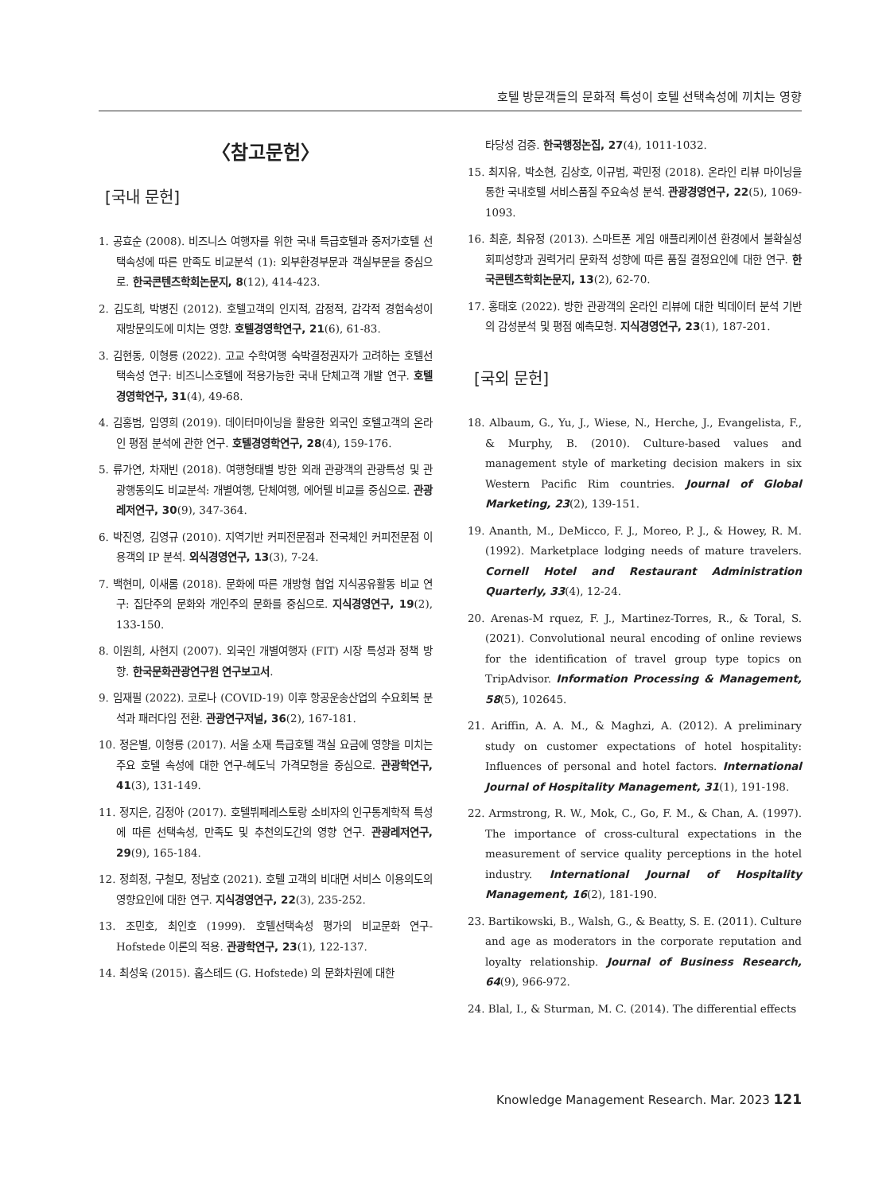호텔 방문객들의 문화적 특성이 호텔 선택속성에 끼치는 영향
〈참고문헌〉
[국내 문헌]
1. 공효순 (2008). 비즈니스 여행자를 위한 국내 특급호텔과 중저가호텔 선택속성에 따른 만족도 비교분석 (1): 외부환경부문과 객실부문을 중심으로. 한국콘텐츠학회논문지, 8(12), 414-423.
2. 김도희, 박병진 (2012). 호텔고객의 인지적, 감정적, 감각적 경험속성이 재방문의도에 미치는 영향. 호텔경영학연구, 21(6), 61-83.
3. 김현동, 이형룡 (2022). 고교 수학여행 숙박결정권자가 고려하는 호텔선택속성 연구: 비즈니스호텔에 적용가능한 국내 단체고객 개발 연구. 호텔경영학연구, 31(4), 49-68.
4. 김홍범, 임영희 (2019). 데이터마이닝을 활용한 외국인 호텔고객의 온라인 평점 분석에 관한 연구. 호텔경영학연구, 28(4), 159-176.
5. 류가연, 차재빈 (2018). 여행형태별 방한 외래 관광객의 관광특성 및 관광행동의도 비교분석: 개별여행, 단체여행, 에어텔 비교를 중심으로. 관광레저연구, 30(9), 347-364.
6. 박진영, 김영규 (2010). 지역기반 커피전문점과 전국체인 커피전문점 이용객의 IP 분석. 외식경영연구, 13(3), 7-24.
7. 백현미, 이새롬 (2018). 문화에 따른 개방형 협업 지식공유활동 비교 연구: 집단주의 문화와 개인주의 문화를 중심으로. 지식경영연구, 19(2), 133-150.
8. 이원희, 사현지 (2007). 외국인 개별여행자 (FIT) 시장 특성과 정책 방향. 한국문화관광연구원 연구보고서.
9. 임재필 (2022). 코로나 (COVID-19) 이후 항공운송산업의 수요회복 분석과 패러다임 전환. 관광연구저널, 36(2), 167-181.
10. 정은별, 이형룡 (2017). 서울 소재 특급호텔 객실 요금에 영향을 미치는 주요 호텔 속성에 대한 연구-헤도닉 가격모형을 중심으로. 관광학연구, 41(3), 131-149.
11. 정지은, 김정아 (2017). 호텔뷔페레스토랑 소비자의 인구통계학적 특성에 따른 선택속성, 만족도 및 추천의도간의 영향 연구. 관광레저연구, 29(9), 165-184.
12. 정희정, 구철모, 정남호 (2021). 호텔 고객의 비대면 서비스 이용의도의 영향요인에 대한 연구. 지식경영연구, 22(3), 235-252.
13. 조민호, 최인호 (1999). 호텔선택속성 평가의 비교문화 연구-Hofstede 이론의 적용. 관광학연구, 23(1), 122-137.
14. 최성욱 (2015). 홉스테드 (G. Hofstede) 의 문화차원에 대한
타당성 검증. 한국행정논집, 27(4), 1011-1032.
15. 최지유, 박소현, 김상호, 이규범, 곽민정 (2018). 온라인 리뷰 마이닝을 통한 국내호텔 서비스품질 주요속성 분석. 관광경영연구, 22(5), 1069-1093.
16. 최훈, 최유정 (2013). 스마트폰 게임 애플리케이션 환경에서 불확실성 회피성향과 권력거리 문화적 성향에 따른 품질 결정요인에 대한 연구. 한국콘텐츠학회논문지, 13(2), 62-70.
17. 홍태호 (2022). 방한 관광객의 온라인 리뷰에 대한 빅데이터 분석 기반의 감성분석 및 평점 예측모형. 지식경영연구, 23(1), 187-201.
[국외 문헌]
18. Albaum, G., Yu, J., Wiese, N., Herche, J., Evangelista, F., & Murphy, B. (2010). Culture-based values and management style of marketing decision makers in six Western Pacific Rim countries. Journal of Global Marketing, 23(2), 139-151.
19. Ananth, M., DeMicco, F. J., Moreo, P. J., & Howey, R. M. (1992). Marketplace lodging needs of mature travelers. Cornell Hotel and Restaurant Administration Quarterly, 33(4), 12-24.
20. Arenas-M rquez, F. J., Martinez-Torres, R., & Toral, S. (2021). Convolutional neural encoding of online reviews for the identification of travel group type topics on TripAdvisor. Information Processing & Management, 58(5), 102645.
21. Ariffin, A. A. M., & Maghzi, A. (2012). A preliminary study on customer expectations of hotel hospitality: Influences of personal and hotel factors. International Journal of Hospitality Management, 31(1), 191-198.
22. Armstrong, R. W., Mok, C., Go, F. M., & Chan, A. (1997). The importance of cross-cultural expectations in the measurement of service quality perceptions in the hotel industry. International Journal of Hospitality Management, 16(2), 181-190.
23. Bartikowski, B., Walsh, G., & Beatty, S. E. (2011). Culture and age as moderators in the corporate reputation and loyalty relationship. Journal of Business Research, 64(9), 966-972.
24. Blal, I., & Sturman, M. C. (2014). The differential effects
Knowledge Management Research. Mar. 2023 121